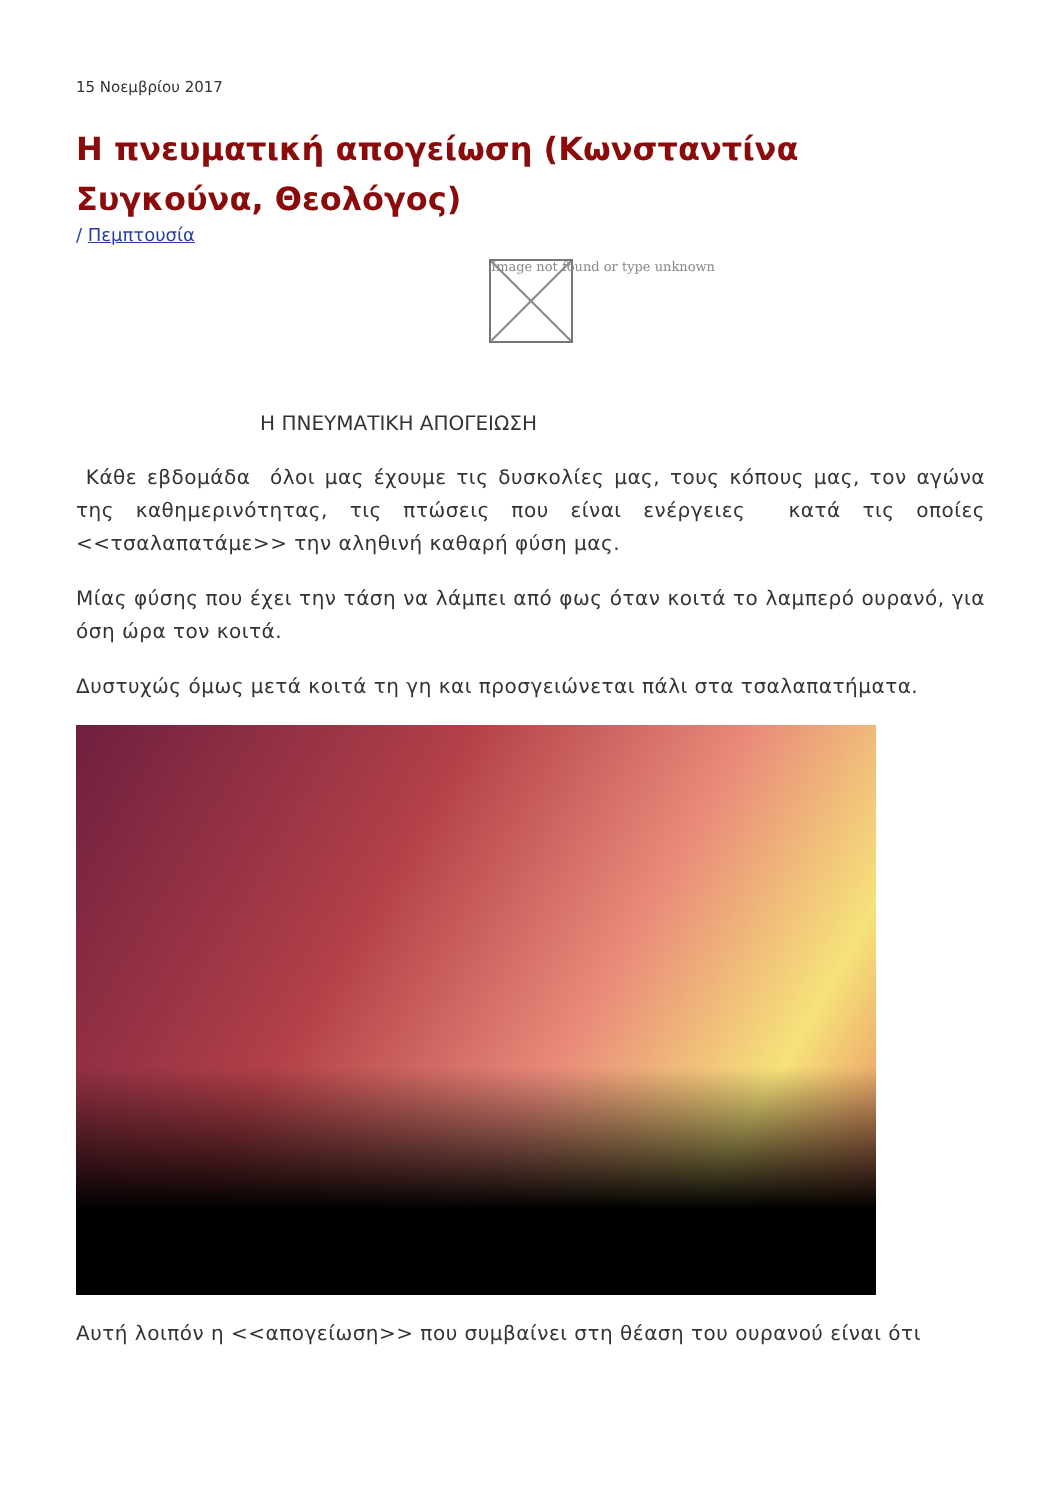15 Νοεμβρίου 2017
Η πνευματική απογείωση (Κωνσταντίνα Συγκούνα, Θεολόγος)
/ Πεμπτουσία
Image not found or type unknown
Η ΠΝΕΥΜΑΤΙΚΗ ΑΠΟΓΕΙΩΣΗ
Κάθε εβδομάδα όλοι μας έχουμε τις δυσκολίες μας, τους κόπους μας, τον αγώνα της καθημερινότητας, τις πτώσεις που είναι ενέργειες κατά τις οποίες <<τσαλαπατάμε>> την αληθινή καθαρή φύση μας.
Μίας φύσης που έχει την τάση να λάμπει από φως όταν κοιτά το λαμπερό ουρανό, για όση ώρα τον κοιτά.
Δυστυχώς όμως μετά κοιτά τη γη και προσγειώνεται πάλι στα τσαλαπατήματα.
Αυτή λοιπόν η <<απογείωση>> που συμβαίνει στη θέαση του ουρανού είναι ότι